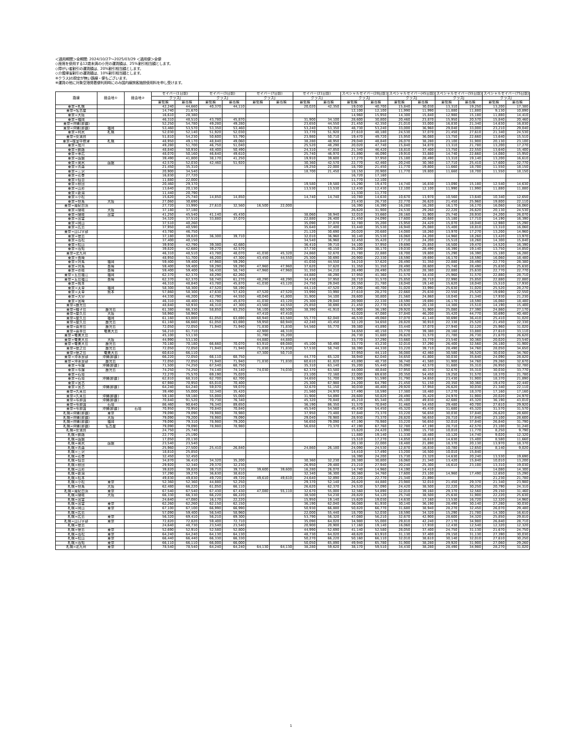＜適用期間＞全期間: 2024/10/27〜2025/03/29 ＜適用便＞全便
◇座席を使用する12歳未満の小児の運賃額は、25%割引相当額とします。
◇障がい者割引の運賃額は、20%割引相当額とします。
◇介護帰省割引の運賃額は、10%割引相当額とします。
※クラスJの設定が無い路線・便もございます。
※運賃の他に対象空港発着便利用時にのみ国内線旅客施設使用料を申し受けます。
| 路線 | 経由地① | 経由地② | セイバー(1日前) | | セイバー(3日前) | | セイバー(7日前) | | セイバー(21日前) | | スペシャルセイバー(28日前) | | スペシャルセイバー(45日前) | | スペシャルセイバー(55日前) | | スペシャルセイバー(75日前) | |
| --- | --- | --- | --- | --- | --- | --- | --- | --- | --- | --- | --- | --- | --- | --- | --- | --- | --- | --- |
| | | | クラスJ | | クラスJ | | クラスJ | | クラスJ | | クラスJ | | クラスJ | | クラスJ | | クラスJ | |
| | | | 最低額 | 最高額 | 最低額 | 最高額 | 最低額 | 最高額 | 最低額 | 最高額 | 最低額 | 最高額 | 最低額 | 最高額 | 最低額 | 最高額 | 最低額 | 最高額 |
| 東京=札幌 | | | 42,240 | 44,660 | 40,370 | 44,110 | | | 20,020 | 42,350 | 19,030 | 40,700 | 15,840 | 30,030 | 13,310 | 19,250 | 13,200 | 17,380 |
| 東京=名古屋 | | | 14,740 | 21,670 | | | | | | | 12,100 | 12,100 | 11,990 | 11,990 | 11,880 | 11,880 | 9,130 | 10,890 |
| 東京=大阪 | | | 16,610 | 28,380 | | | | | | | 14,960 | 15,950 | 14,300 | 15,840 | 12,980 | 15,180 | 11,880 | 14,410 |
| 東京=福岡 | | | 46,310 | 48,510 | 43,780 | 45,870 | | | 31,900 | 34,100 | 28,600 | 30,800 | 20,460 | 23,870 | 15,950 | 20,570 | 15,840 | 20,460 |
| 東京=沖縄(那覇) | | | 52,250 | 54,780 | 49,280 | 49,280 | | | 23,650 | 44,550 | 21,450 | 42,350 | 21,010 | 33,000 | 16,830 | 21,340 | 14,630 | 16,830 |
| 東京=沖縄(那覇) | 福岡 | | 53,460 | 53,570 | 53,350 | 53,460 | | | 53,240 | 53,350 | 48,730 | 53,240 | 33,000 | 36,960 | 29,040 | 33,000 | 23,210 | 29,040 |
| 東京=利尻 | 札幌 | | 52,030 | 52,140 | 51,920 | 52,030 | | | 33,770 | 51,920 | 27,610 | 48,180 | 24,530 | 37,070 | 21,450 | 27,610 | 21,340 | 24,530 |
| 東京=女満別 | | | 51,810 | 54,230 | 50,600 | 53,790 | | | 23,980 | 50,710 | 19,470 | 49,720 | 15,950 | 36,080 | 13,750 | 22,660 | 13,640 | 15,510 |
| 東京=根室中標津 | 札幌 | | 48,950 | 49,170 | 48,840 | 49,060 | | | 38,280 | 48,950 | 29,040 | 48,840 | 26,070 | 38,280 | 23,100 | 31,900 | 20,130 | 23,100 |
| 東京=旭川 | | | 49,280 | 51,700 | 46,750 | 51,040 | | | 25,520 | 48,290 | 20,020 | 47,740 | 15,840 | 34,870 | 13,310 | 21,780 | 13,200 | 17,270 |
| 東京=釧路 | | | 48,840 | 50,930 | 48,400 | 50,490 | | | 24,310 | 47,850 | 21,340 | 46,420 | 18,810 | 37,400 | 13,750 | 22,550 | 13,640 | 15,400 |
| 東京=帯広 | | | 48,070 | 50,160 | 46,640 | 49,610 | | | 25,740 | 46,970 | 21,890 | 46,090 | 19,910 | 33,880 | 14,740 | 22,660 | 14,080 | 15,950 |
| 東京=函館 | | | 39,490 | 41,800 | 38,170 | 41,250 | | | 19,910 | 39,600 | 17,270 | 37,950 | 15,180 | 28,490 | 13,310 | 19,140 | 13,200 | 16,610 |
| 東京=奥尻 | 函館 | | 42,570 | 52,030 | 42,460 | 51,920 | | | 30,360 | 42,570 | 22,770 | 42,460 | 20,240 | 30,360 | 17,710 | 25,410 | 17,600 | 22,770 |
| 東京=青森 | | | 21,450 | 35,310 | | | | | 19,250 | 22,000 | 18,700 | 21,450 | 11,770 | 19,800 | 11,660 | 18,700 | 11,550 | 18,150 |
| 東京=三沢 | | | 20,900 | 34,540 | | | | | 18,700 | 21,450 | 18,150 | 20,900 | 11,770 | 19,800 | 11,660 | 18,700 | 11,550 | 18,150 |
| 東京=花巻 | | | 16,830 | 27,720 | | | | | | | 16,720 | 17,160 | | | | | | |
| 東京=仙台 | | | 11,880 | 22,000 | | | | | | | 11,770 | 12,100 | | | | | | |
| 東京=秋田 | | | 20,460 | 29,370 | | | | | 19,580 | 19,580 | 15,290 | 19,470 | 14,740 | 16,830 | 13,090 | 15,180 | 12,540 | 14,630 |
| 東京=山形 | | | 13,640 | 20,130 | | | | | 13,530 | 13,530 | 12,430 | 12,430 | 12,100 | 12,100 | 11,990 | 11,990 | 11,880 | 11,880 |
| 東京=新潟 | | | 11,440 | 20,790 | | | | | | | 11,330 | 11,770 | | | | | | |
| 東京=小松 | | | 15,620 | 25,740 | 14,850 | 14,850 | | | 14,740 | 14,740 | 10,780 | 14,630 | 10,670 | 13,970 | 10,560 | 13,640 | 10,340 | 12,650 |
| 東京=但馬 | 大阪 | | 27,060 | 30,690 | | | | | | | 23,430 | 26,730 | 22,770 | 26,620 | 21,450 | 25,960 | 19,800 | 22,110 |
| 東京=南紀白浜 | | | 27,720 | 33,990 | 27,610 | 32,560 | 16,500 | 22,000 | | | 16,390 | 16,390 | 16,280 | 16,280 | 16,170 | 16,170 | 16,060 | 16,060 |
| 東京=隠岐 | 大阪 | | 37,180 | 37,180 | | | | | | | 26,620 | 31,900 | 24,530 | 29,260 | 22,220 | 26,620 | 20,130 | 24,530 |
| 東京=隠岐 | 出雲 | | 41,250 | 45,540 | 41,140 | 45,430 | | | 38,060 | 38,940 | 32,010 | 33,660 | 28,160 | 31,900 | 25,740 | 28,930 | 24,200 | 26,070 |
| 東京=出雲 | | | 34,320 | 37,510 | 33,880 | 37,070 | | | 22,880 | 26,400 | 21,450 | 24,090 | 17,600 | 20,680 | 15,180 | 17,710 | 14,190 | 16,390 |
| 東京=岡山 | | | 37,510 | 40,260 | | | | | 35,090 | 37,070 | 32,780 | 35,200 | 15,950 | 24,420 | 15,070 | 18,040 | 12,980 | 15,290 |
| 東京=広島 | | | 37,950 | 40,590 | | | | | 35,640 | 37,400 | 33,440 | 35,530 | 16,940 | 25,080 | 15,400 | 18,810 | 13,310 | 16,060 |
| 東京=山口宇部 | | | 43,780 | 46,750 | | | | | 21,120 | 30,690 | 20,020 | 20,680 | 14,080 | 18,260 | 13,970 | 17,270 | 13,200 | 14,960 |
| 東京=徳島 | | | 37,180 | 39,820 | 36,300 | 39,710 | | | 32,010 | 36,960 | 30,140 | 35,530 | 16,060 | 24,200 | 14,960 | 18,260 | 13,420 | 13,970 |
| 東京=高松 | | | 37,400 | 40,150 | | | | | 34,540 | 36,960 | 32,450 | 35,420 | 17,710 | 24,200 | 15,510 | 18,260 | 14,300 | 15,840 |
| 東京=松山 | | | 39,930 | 42,790 | 39,380 | 42,680 | | | 36,410 | 39,710 | 34,100 | 37,950 | 19,690 | 25,850 | 16,500 | 19,470 | 14,520 | 16,390 |
| 東京=高知 | | | 39,820 | 42,680 | 39,270 | 42,570 | | | 37,730 | 40,150 | 35,200 | 38,170 | 19,030 | 28,490 | 16,390 | 19,140 | 13,750 | 14,850 |
| 東京=北九州 | | | 46,310 | 48,510 | 43,780 | 48,070 | 41,030 | 45,320 | 24,860 | 32,670 | 21,780 | 22,880 | 18,700 | 19,800 | 15,290 | 16,390 | 15,180 | 16,280 |
| 東京=長崎 | | | 48,950 | 51,700 | 46,200 | 47,300 | 43,450 | 44,550 | 25,300 | 30,690 | 20,900 | 22,330 | 18,590 | 19,690 | 16,170 | 18,590 | 16,060 | 18,480 |
| 東京=対馬 | 福岡 | | 59,400 | 59,400 | 47,960 | 59,290 | | | 41,030 | 44,550 | 34,210 | 37,620 | 28,490 | 31,350 | 22,880 | 28,490 | 22,770 | 28,380 |
| 東京=対馬 | 長崎 | | 59,400 | 59,400 | 59,290 | 59,290 | 47,960 | 47,960 | 37,620 | 37,620 | 31,350 | 31,350 | 28,490 | 28,600 | 25,740 | 28,490 | 25,630 | 25,630 |
| 東京=壱岐 | 長崎 | | 59,400 | 59,400 | 56,430 | 58,740 | 47,960 | 47,960 | 31,350 | 34,210 | 28,490 | 28,490 | 25,630 | 28,380 | 22,880 | 25,630 | 22,770 | 22,770 |
| 東京=五島福江 | 福岡 | | 62,370 | 62,370 | 48,290 | 62,260 | | | 44,880 | 48,290 | 37,950 | 41,360 | 31,570 | 34,430 | 25,960 | 31,570 | 22,880 | 28,710 |
| 東京=五島福江 | 長崎 | | 62,370 | 62,370 | 58,740 | 61,270 | 48,290 | 48,290 | 34,430 | 37,950 | 28,710 | 31,570 | 25,850 | 28,710 | 22,990 | 25,850 | 22,880 | 22,880 |
| 東京=熊本 | | | 46,310 | 48,840 | 43,780 | 45,870 | 41,030 | 43,120 | 24,750 | 29,040 | 20,350 | 21,780 | 18,040 | 19,140 | 15,620 | 18,040 | 15,510 | 17,930 |
| 東京=天草 | 福岡 | | 58,300 | 58,300 | 47,520 | 58,190 | | | 44,110 | 47,520 | 37,290 | 40,700 | 31,020 | 33,990 | 25,630 | 31,020 | 25,520 | 28,270 |
| 東京=天草 | 熊本 | | 57,860 | 58,300 | 47,630 | 57,420 | 47,520 | 47,520 | 33,990 | 33,990 | 27,610 | 28,270 | 22,660 | 25,630 | 22,550 | 25,520 | 19,690 | 22,550 |
| 東京=大分 | | | 44,330 | 46,200 | 42,790 | 44,550 | 40,040 | 41,800 | 31,900 | 34,100 | 28,600 | 30,800 | 21,560 | 24,860 | 18,040 | 21,340 | 17,930 | 21,230 |
| 東京=宮崎 | | | 46,310 | 48,400 | 43,780 | 45,870 | 41,030 | 43,120 | 25,300 | 29,040 | 20,900 | 22,330 | 18,590 | 19,690 | 16,170 | 18,590 | 16,060 | 18,480 |
| 東京=鹿児島 | | | 48,840 | 50,930 | 46,310 | 47,300 | 43,560 | 44,550 | 25,850 | 30,690 | 21,450 | 22,770 | 18,920 | 20,130 | 14,300 | 15,510 | 14,190 | 15,400 |
| 東京=種子島 | 鹿児島 | | 61,380 | 66,330 | 58,850 | 63,250 | 56,100 | 60,500 | 38,390 | 41,910 | 31,900 | 36,190 | 29,920 | 31,900 | 25,080 | 27,390 | 24,860 | 27,170 |
| 東京=屋久島 | 大阪 | | 58,960 | 58,960 | | | 47,410 | 47,410 | | | 42,020 | 47,080 | 37,840 | 46,200 | 35,420 | 44,770 | 30,690 | 40,480 |
| 東京=屋久島 | 福岡 | | 61,160 | 63,800 | 61,050 | 63,690 | 60,940 | 63,580 | 55,770 | 62,040 | 46,530 | 49,060 | 37,070 | 41,140 | 30,690 | 36,410 | 25,410 | 31,020 |
| 東京=屋久島 | 鹿児島 | | 61,160 | 66,660 | 61,050 | 63,690 | 59,950 | 60,940 | 42,240 | 43,450 | 32,120 | 34,650 | 28,820 | 30,910 | 22,330 | 25,520 | 21,450 | 22,330 |
| 東京=喜界島 | 鹿児島 | | 72,050 | 72,050 | 71,940 | 71,940 | 71,830 | 71,830 | 54,560 | 55,770 | 39,380 | 43,890 | 33,440 | 37,070 | 27,940 | 32,120 | 25,960 | 31,020 |
| 東京=喜界島 | 奄美大島 | | 56,210 | 61,710 | | | 42,900 | 46,310 | | | 34,650 | 40,150 | 33,770 | 39,380 | 28,160 | 33,880 | 27,610 | 33,110 |
| 東京=奄美大島 | | | 45,100 | 53,130 | | | 31,790 | 35,200 | | | 26,730 | 31,680 | 26,620 | 31,570 | 21,780 | 26,730 | 21,670 | 26,620 |
| 東京=奄美大島 | 大阪 | | 44,990 | 53,130 | | | 44,880 | 44,880 | | | 33,770 | 37,290 | 33,660 | 33,770 | 23,540 | 30,360 | 20,020 | 23,540 |
| 東京=奄美大島 | 鹿児島 | | 70,180 | 70,180 | 66,660 | 70,070 | 63,910 | 69,080 | 45,100 | 50,490 | 33,770 | 43,230 | 32,010 | 37,290 | 26,400 | 32,560 | 26,180 | 31,900 |
| 東京=徳之島 | 鹿児島 | | 72,050 | 72,050 | 71,940 | 71,940 | 71,830 | 71,830 | 57,530 | 58,740 | 38,390 | 44,330 | 33,220 | 39,710 | 28,490 | 34,760 | 28,050 | 34,650 |
| 東京=徳之島 | 奄美大島 | | 60,610 | 66,110 | | | 47,300 | 50,710 | | | 37,950 | 44,110 | 36,080 | 42,460 | 30,580 | 36,520 | 30,030 | 34,760 |
| 東京=沖永良部 | 沖縄(那覇) | | 66,220 | 72,050 | 66,110 | 68,750 | | | 44,770 | 65,120 | 38,940 | 62,040 | 34,650 | 41,800 | 30,030 | 35,640 | 24,090 | 28,820 |
| 東京=沖永良部 | 鹿児島 | | 72,050 | 72,050 | 71,940 | 71,940 | 71,830 | 71,830 | 60,610 | 61,820 | 43,890 | 48,730 | 36,740 | 41,580 | 31,900 | 34,760 | 29,260 | 32,670 |
| 東京=与論 | 沖縄(那覇) | | 71,500 | 74,250 | 67,540 | 68,750 | | | 35,310 | 63,140 | 35,200 | 55,440 | 35,090 | 42,570 | 31,680 | 35,310 | 26,950 | 32,780 |
| 東京=与論 | 鹿児島 | | 74,250 | 74,250 | 74,140 | 74,140 | 74,030 | 74,030 | 62,370 | 63,580 | 44,000 | 48,840 | 37,950 | 40,370 | 32,670 | 35,310 | 30,030 | 33,770 |
| 東京=石垣 | | | 72,270 | 75,570 | 69,190 | 75,020 | | | 23,100 | 72,160 | 22,000 | 69,630 | 20,350 | 54,450 | 19,250 | 31,570 | 18,370 | 21,780 |
| 東京=石垣 | 沖縄(那覇) | | 62,810 | 68,310 | 62,700 | 62,700 | | | 34,650 | 51,700 | 31,900 | 51,590 | 31,790 | 34,650 | 23,430 | 31,900 | 18,370 | 21,890 |
| 東京=宮古 | | | 67,980 | 70,950 | 65,010 | 70,400 | | | 25,300 | 67,980 | 24,200 | 64,790 | 21,450 | 51,150 | 20,350 | 30,360 | 19,470 | 22,440 |
| 東京=宮古 | 沖縄(那覇) | | 64,240 | 64,240 | 59,070 | 59,070 | | | 32,670 | 51,150 | 30,030 | 48,400 | 29,920 | 37,950 | 26,620 | 30,030 | 21,340 | 22,110 |
| 東京=久米島 | | | 39,490 | 55,000 | 32,340 | 35,420 | | | 21,560 | 24,970 | 17,490 | 18,590 | 17,380 | 18,480 | 17,270 | 18,370 | 17,160 | 17,160 |
| 東京=久米島 | 沖縄(那覇) | | 59,180 | 59,180 | 55,000 | 55,000 | | | 31,900 | 54,890 | 28,600 | 50,820 | 28,490 | 35,420 | 24,970 | 31,900 | 20,020 | 24,970 |
| 東京=与那国 | 沖縄(那覇) | | 70,840 | 91,520 | 70,730 | 76,340 | | | 45,320 | 70,840 | 45,210 | 65,340 | 45,100 | 49,830 | 42,680 | 45,320 | 36,190 | 43,010 |
| 東京=与那国 | 石垣 | | 86,460 | 90,640 | 76,340 | 89,650 | | | 36,190 | 86,350 | 31,570 | 70,840 | 31,460 | 54,450 | 29,480 | 40,700 | 27,610 | 29,920 |
| 東京=与那国 | 沖縄(那覇) | 石垣 | 70,950 | 70,950 | 70,840 | 70,840 | | | 45,540 | 54,560 | 45,430 | 54,450 | 45,320 | 45,430 | 31,680 | 45,320 | 31,570 | 31,570 |
| 札幌=沖縄(那覇) | 東京 | | 79,090 | 79,090 | 78,980 | 78,980 | | | 37,950 | 73,480 | 37,840 | 73,370 | 33,220 | 56,650 | 30,030 | 37,840 | 26,620 | 28,600 |
| 札幌=沖縄(那覇) | 大阪 | | 79,090 | 79,200 | 78,980 | 79,090 | | | 29,040 | 78,980 | 28,930 | 73,370 | 28,820 | 56,650 | 28,710 | 37,840 | 23,100 | 28,600 |
| 札幌=沖縄(那覇) | 福岡 | | 79,090 | 79,310 | 78,980 | 79,200 | | | 56,650 | 79,090 | 47,190 | 78,980 | 33,220 | 56,650 | 32,010 | 37,840 | 26,840 | 31,790 |
| 札幌=沖縄(那覇) | 名古屋 | | 79,090 | 79,090 | 78,980 | 78,980 | | | 56,650 | 73,370 | 47,190 | 67,760 | 32,780 | 47,190 | 28,710 | 42,570 | 23,100 | 31,240 |
| 札幌=女満別 | | | 24,750 | 25,740 | | | | | | | 15,620 | 24,420 | 11,990 | 15,730 | 10,010 | 11,770 | 8,250 | 9,790 |
| 札幌=釧路 | | | 22,770 | 25,190 | | | | | | | 11,880 | 19,140 | 11,330 | 18,480 | 10,120 | 14,740 | 9,020 | 12,320 |
| 札幌=函館 | | | 17,050 | 20,130 | | | | | | | 15,510 | 17,270 | 14,850 | 16,610 | 14,630 | 15,400 | 8,580 | 11,660 |
| 札幌=奥尻 | 函館 | | 23,540 | 23,540 | | | | | | | 20,130 | 22,000 | 18,480 | 21,890 | 18,370 | 20,130 | 13,970 | 18,370 |
| 札幌=青森 | | | 25,960 | 27,500 | 25,410 | 26,840 | | | 24,860 | 26,180 | 24,090 | 24,530 | 12,870 | 16,830 | 10,780 | 12,650 | 8,140 | 9,020 |
| 札幌=三沢 | | | 18,810 | 25,850 | | | | | | | 14,410 | 17,490 | 13,200 | 16,500 | 10,010 | 15,840 | | |
| 札幌=花巻 | | | 32,450 | 32,450 | | | | | | | 16,390 | 24,200 | 15,730 | 23,320 | 14,630 | 20,240 | 13,530 | 19,690 |
| 札幌=仙台 | | | 34,870 | 36,410 | 34,320 | 35,200 | | | 30,360 | 32,230 | 28,380 | 30,800 | 16,060 | 21,340 | 13,420 | 15,840 | 10,010 | 13,200 |
| 札幌=秋田 | | | 29,920 | 32,340 | 29,370 | 32,230 | | | 26,950 | 29,480 | 23,210 | 27,940 | 20,240 | 25,300 | 16,610 | 23,100 | 13,310 | 19,030 |
| 札幌=山形 | | | 39,820 | 39,820 | 39,710 | 39,710 | 39,600 | 39,600 | 16,280 | 26,070 | 14,740 | 14,960 | 14,190 | 14,410 | | | 14,080 | 14,300 |
| 札幌=新潟 | | | 37,290 | 39,270 | 36,630 | 38,610 | | | 32,340 | 36,300 | 30,360 | 34,760 | 17,600 | 23,100 | 14,960 | 17,490 | 12,650 | 15,290 |
| 札幌=松本 | | | 49,830 | 49,830 | 49,720 | 49,720 | 49,610 | 49,610 | 24,640 | 32,890 | 22,220 | 22,770 | 21,340 | 21,890 | | | 21,230 | 21,780 |
| 札幌=小松 | 東京 | | 52,360 | 52,360 | 44,880 | 52,250 | | | 29,370 | 52,140 | 26,620 | 44,880 | 23,980 | 32,010 | 21,450 | 29,370 | 21,340 | 23,980 |
| 札幌=但馬 | 大阪 | | 62,480 | 66,220 | 61,050 | 66,110 | | | 26,620 | 62,370 | 24,530 | 57,090 | 24,420 | 38,500 | 22,220 | 30,250 | 20,790 | 24,310 |
| 札幌=南紀白浜 | 東京 | | 67,540 | 67,540 | 67,430 | 67,430 | 47,080 | 55,110 | 32,670 | 55,000 | 32,560 | 54,890 | 32,010 | 39,160 | 29,370 | 32,560 | 29,150 | 31,460 |
| 札幌=隠岐 | 大阪 | | 66,330 | 66,330 | 66,220 | 66,220 | | | 38,500 | 54,230 | 28,820 | 54,120 | 25,740 | 38,500 | 25,630 | 31,900 | 22,220 | 25,630 |
| 札幌=出雲 | | | 24,640 | 47,080 | 16,170 | 22,220 | | | 15,950 | 19,140 | 15,620 | 19,030 | 14,630 | 17,160 | 13,530 | 16,720 | 12,320 | 14,960 |
| 札幌=出雲 | 東京 | | 62,260 | 62,260 | 62,150 | 62,150 | | | 36,190 | 62,040 | 36,080 | 61,930 | 30,140 | 36,190 | 28,490 | 30,140 | 27,280 | 30,030 |
| 札幌=岡山 | 東京 | | 67,100 | 67,100 | 66,990 | 66,990 | | | 50,930 | 66,880 | 50,820 | 66,770 | 31,680 | 38,940 | 28,270 | 32,450 | 26,070 | 29,480 |
| 札幌=広島 | | | 57,090 | 59,400 | 56,540 | 58,960 | | | 22,000 | 55,440 | 18,700 | 52,030 | 18,590 | 34,320 | 15,290 | 21,780 | 14,300 | 16,610 |
| 札幌=広島 | 東京 | | 56,320 | 69,410 | 56,210 | 69,300 | | | 53,790 | 56,320 | 47,080 | 56,210 | 32,670 | 42,900 | 28,600 | 34,320 | 25,850 | 29,810 |
| 札幌=山口宇部 | 東京 | | 72,820 | 72,820 | 59,400 | 72,710 | | | 35,090 | 64,020 | 34,980 | 55,000 | 29,810 | 42,240 | 27,170 | 34,980 | 26,840 | 28,710 |
| 札幌=徳島 | | | 24,640 | 48,730 | 23,540 | 23,540 | | | 20,900 | 20,900 | 17,160 | 19,140 | 16,060 | 17,930 | 12,430 | 12,540 | 12,320 | 12,320 |
| 札幌=徳島 | 東京 | | 52,690 | 52,910 | 52,580 | 52,800 | | | 44,990 | 52,690 | 41,140 | 52,580 | 28,050 | 37,400 | 24,750 | 31,130 | 21,670 | 24,750 |
| 札幌=高松 | 東京 | | 64,240 | 64,240 | 64,130 | 64,130 | | | 48,730 | 64,020 | 48,620 | 63,910 | 31,130 | 37,400 | 29,150 | 31,130 | 27,390 | 30,030 |
| 札幌=松山 | 東京 | | 66,440 | 66,440 | 66,330 | 66,330 | | | 50,270 | 66,220 | 50,160 | 66,110 | 32,010 | 38,610 | 30,140 | 32,010 | 27,610 | 30,250 |
| 札幌=高知 | 東京 | | 66,110 | 66,110 | 66,000 | 66,000 | | | 50,050 | 65,890 | 49,940 | 65,780 | 31,900 | 38,280 | 29,920 | 31,900 | 27,060 | 29,260 |
| 札幌=北九州 | 東京 | | 78,540 | 78,540 | 64,240 | 64,240 | 64,130 | 64,130 | 38,280 | 59,620 | 38,170 | 59,510 | 34,430 | 38,280 | 28,490 | 34,980 | 28,270 | 31,020 |
1